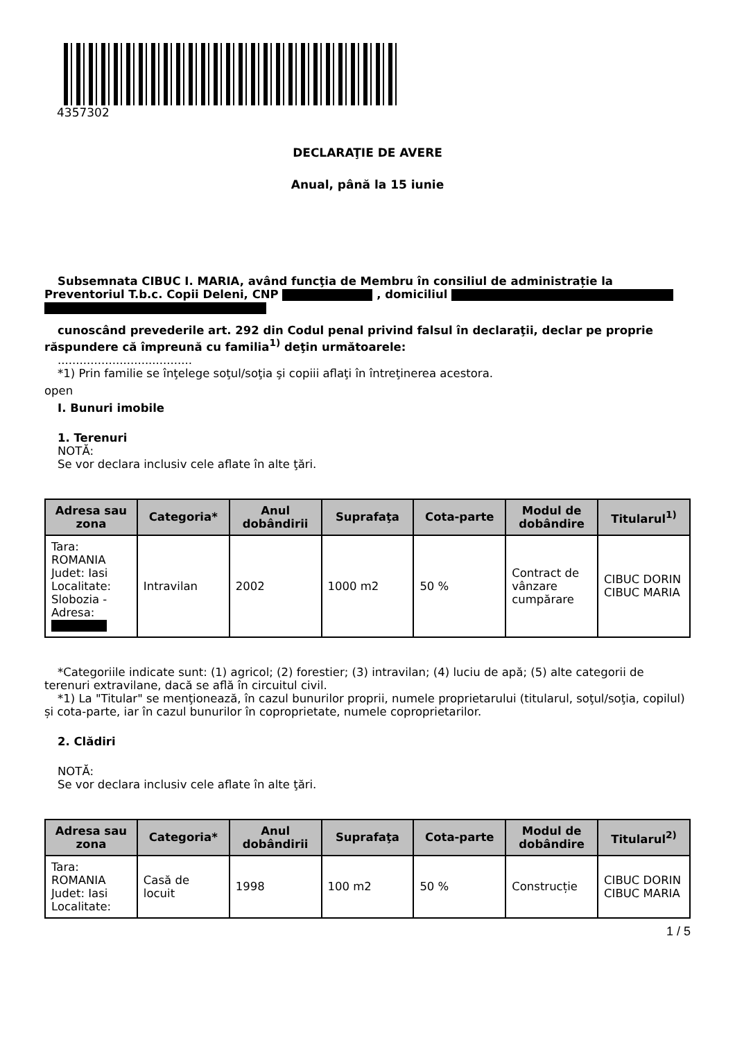4357302
DECLARAŢIE DE AVERE
Anual, până la 15 iunie
Subsemnata CIBUC I. MARIA, având funcţia de Membru în consiliul de administrație la Preventoriul T.b.c. Copii Deleni, CNP , domiciliul
cunoscând prevederile art. 292 din Codul penal privind falsul în declaraţii, declar pe proprie răspundere că împreună cu familia<sup>1)</sup> deţin următoarele:
.....................................
*1) Prin familie se înţelege soţul/soţia şi copiii aflaţi în întreţinerea acestora.
open
I. Bunuri imobile
1. Terenuri
NOTĂ:
Se vor declara inclusiv cele aflate în alte ţări.
| Adresa sau zona | Categoria* | Anul dobândirii | Suprafaţa | Cota-parte | Modul de dobândire | Titularul<sup>1)</sup> |
| --- | --- | --- | --- | --- | --- | --- |
| Tara: ROMANIA Judet: Iasi Localitate: Slobozia - Adresa: | Intravilan | 2002 | 1000 m2 | 50 % | Contract de vânzare cumpărare | CIBUC DORIN CIBUC MARIA |
*Categoriile indicate sunt: (1) agricol; (2) forestier; (3) intravilan; (4) luciu de apă; (5) alte categorii de terenuri extravilane, dacă se află în circuitul civil.
*1) La "Titular" se menţionează, în cazul bunurilor proprii, numele proprietarului (titularul, soţul/soţia, copilul) și cota-parte, iar în cazul bunurilor în coproprietate, numele coproprietarilor.
2. Clădiri
NOTĂ:
Se vor declara inclusiv cele aflate în alte ţări.
| Adresa sau zona | Categoria* | Anul dobândirii | Suprafaţa | Cota-parte | Modul de dobândire | Titularul<sup>2)</sup> |
| --- | --- | --- | --- | --- | --- | --- |
| Tara: ROMANIA Judet: Iasi Localitate: | Casă de locuit | 1998 | 100 m2 | 50 % | Construcție | CIBUC DORIN CIBUC MARIA |
1 / 5